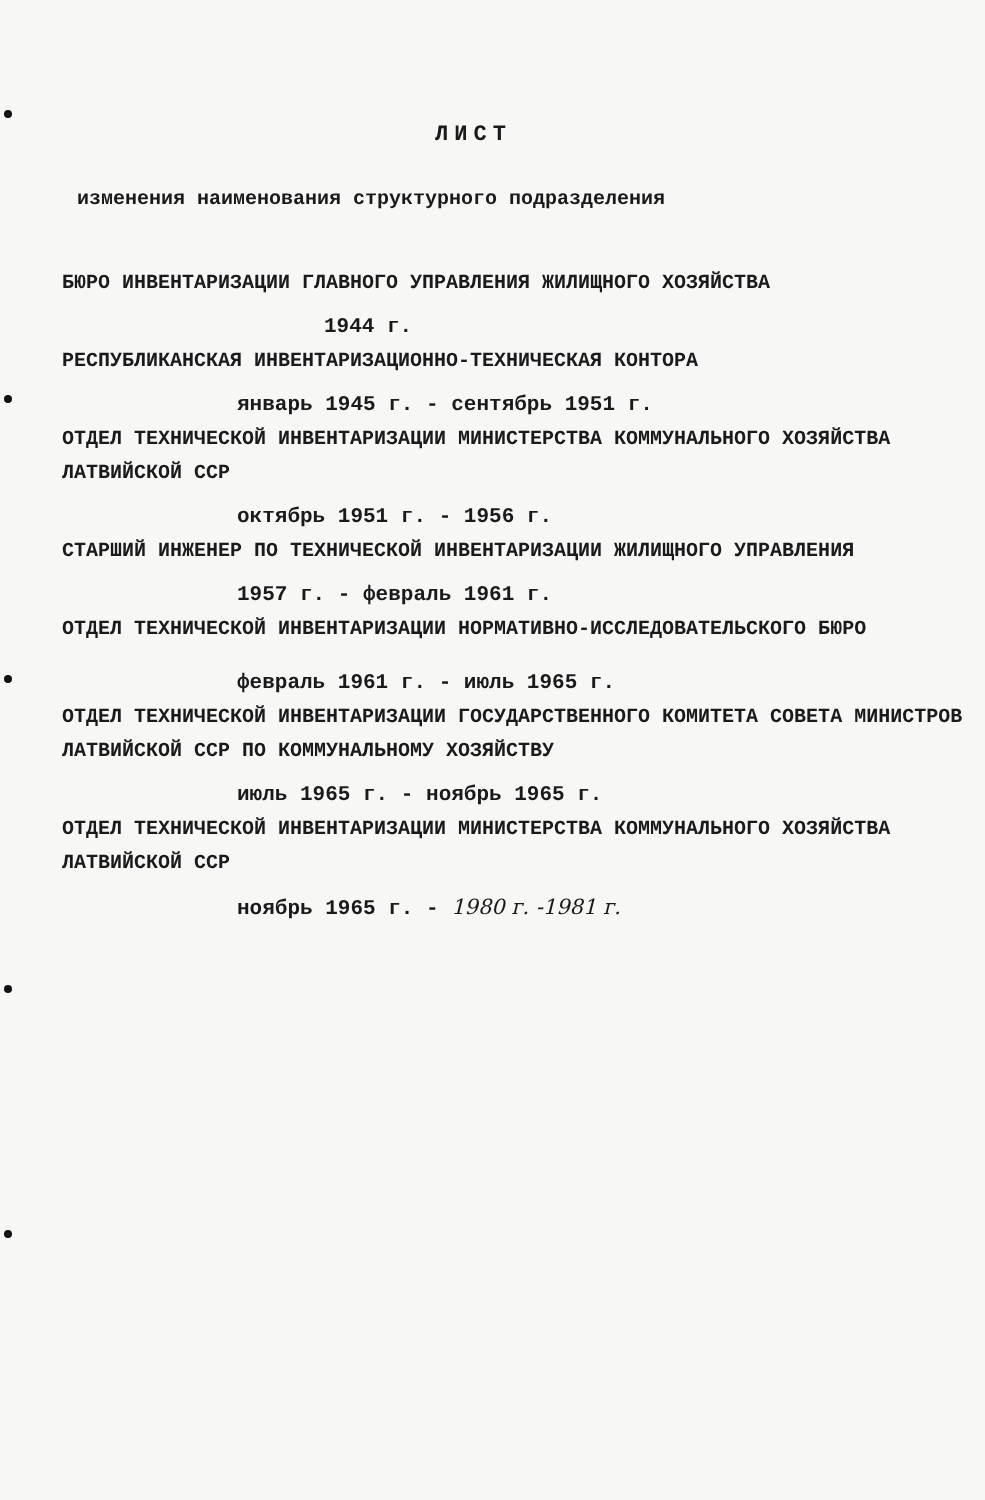ЛИСТ
изменения наименования структурного подразделения
БЮРО ИНВЕНТАРИЗАЦИИ ГЛАВНОГО УПРАВЛЕНИЯ ЖИЛИЩНОГО ХОЗЯЙСТВА
1944 г.
РЕСПУБЛИКАНСКАЯ ИНВЕНТАРИЗАЦИОННО-ТЕХНИЧЕСКАЯ КОНТОРА
январь 1945 г. - сентябрь 1951 г.
ОТДЕЛ ТЕХНИЧЕСКОЙ ИНВЕНТАРИЗАЦИИ МИНИСТЕРСТВА КОММУНАЛЬНОГО ХОЗЯЙСТВА ЛАТВИЙСКОЙ ССР
октябрь 1951 г. - 1956 г.
СТАРШИЙ ИНЖЕНЕР ПО ТЕХНИЧЕСКОЙ ИНВЕНТАРИЗАЦИИ ЖИЛИЩНОГО УПРАВЛЕНИЯ
1957 г. - февраль 1961 г.
ОТДЕЛ ТЕХНИЧЕСКОЙ ИНВЕНТАРИЗАЦИИ НОРМАТИВНО-ИССЛЕДОВАТЕЛЬСКОГО БЮРО
февраль 1961 г. - июль 1965 г.
ОТДЕЛ ТЕХНИЧЕСКОЙ ИНВЕНТАРИЗАЦИИ ГОСУДАРСТВЕННОГО КОМИТЕТА СОВЕТА МИНИСТРОВ ЛАТВИЙСКОЙ ССР ПО КОММУНАЛЬНОМУ ХОЗЯЙСТВУ
июль 1965 г. - ноябрь 1965 г.
ОТДЕЛ ТЕХНИЧЕСКОЙ ИНВЕНТАРИЗАЦИИ МИНИСТЕРСТВА КОММУНАЛЬНОГО ХОЗЯЙСТВА ЛАТВИЙСКОЙ ССР
ноябрь 1965 г. - 1980 г. -1981 г.